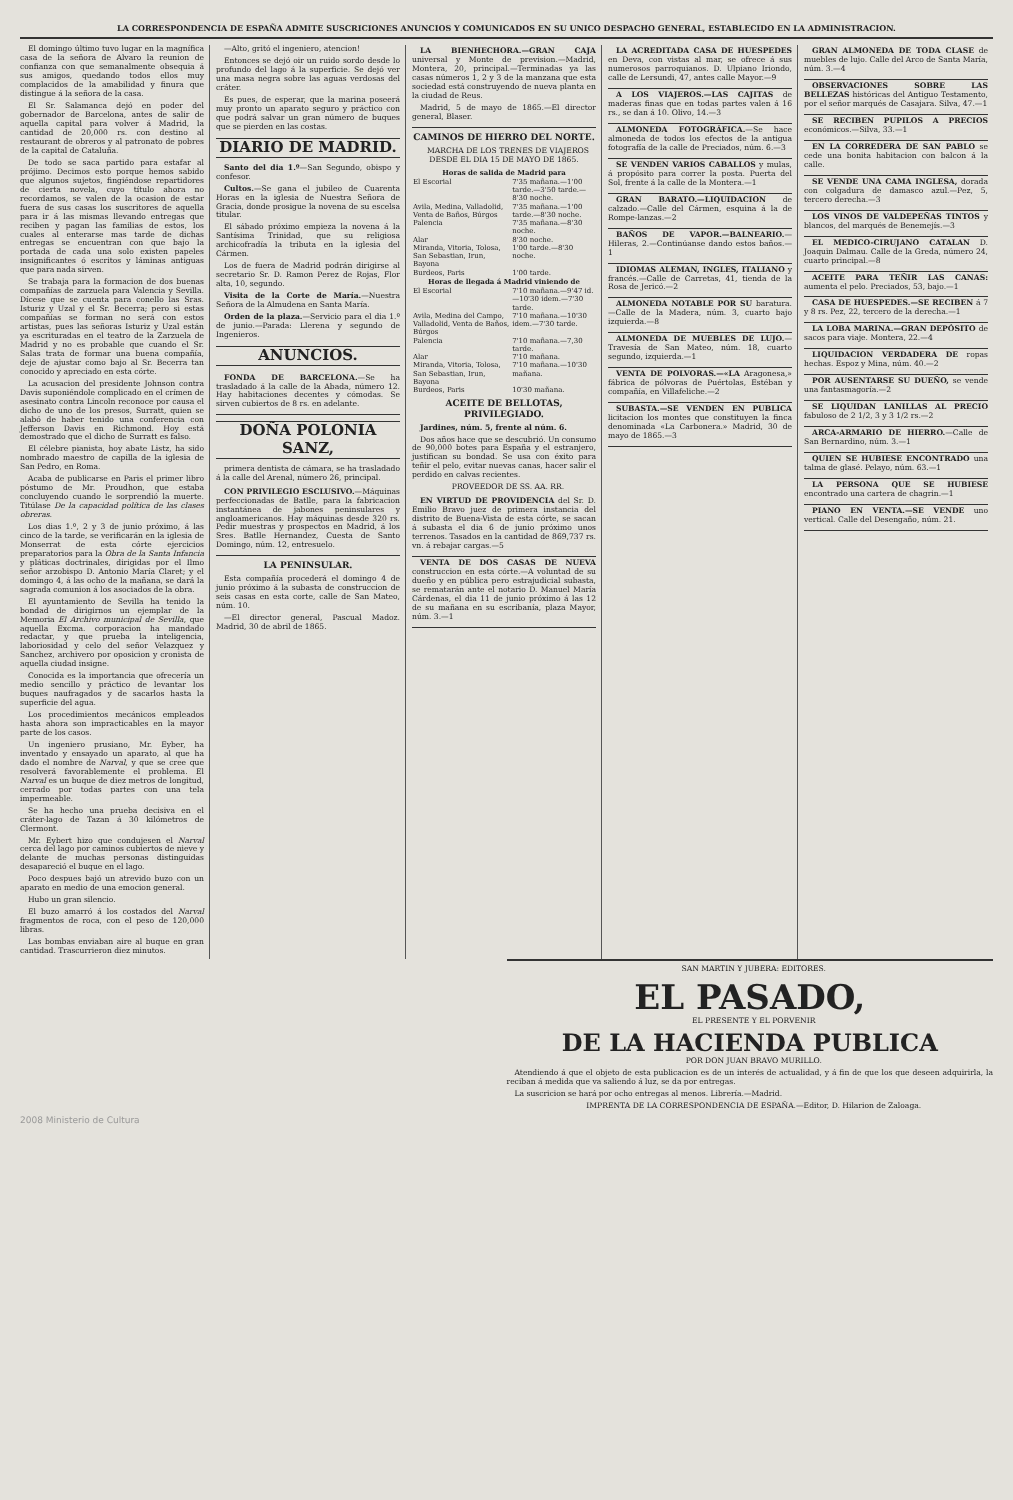LA CORRESPONDENCIA DE ESPAÑA ADMITE SUSCRICIONES ANUNCIOS Y COMUNICADOS EN SU UNICO DESPACHO GENERAL, ESTABLECIDO EN LA ADMINISTRACION.
El domingo último tuvo lugar en la magnífica casa de la señora de Alvaro la reunion de confianza con que semanalmente obsequia á sus amigos, quedando todos ellos muy complacidos de la amabilidad y finura que distingue á la señora de la casa.
El Sr. Salamanca dejó en poder del gobernador de Barcelona, antes de salir de aquella capital para volver á Madrid, la cantidad de 20,000 rs. con destino al restaurant de obreros y al patronato de pobres de la capital de Cataluña.
De todo se saca partido para estafar al prójimo. Decimos esto porque hemos sabido que algunos sujetos, fingiéndose repartidores de cierta novela, cuyo título ahora no recordamos, se valen de la ocasion de estar fuera de sus casas los suscritores de aquella para ir á las mismas llevando entregas que reciben y pagan las familias de estos, los cuales al enterarse mas tarde de dichas entregas se encuentran con que bajo la portada de cada una solo existen papeles insignificantes ó escritos y láminas antiguas que para nada sirven.
Se trabaja para la formacion de dos buenas compañías de zarzuela para Valencia y Sevilla. Dícese que se cuenta para conello las Sras. Isturiz y Uzal y el Sr. Becerra; pero si estas compañías se forman no será con estos artistas, pues las señoras Isturiz y Uzal están ya escrituradas en el teatro de la Zarzuela de Madrid y no es probable que cuando el Sr. Salas trata de formar una buena compañía, deje de ajustar como bajo al Sr. Becerra tan conocido y apreciado en esta córte.
La acusacion del presidente Johnson contra Davis suponiéndole complicado en el crímen de asesinato contra Lincoln reconoce por causa el dicho de uno de los presos, Surratt, quien se alabó de haber tenido una conferencia con Jefferson Davis en Richmond. Hoy está demostrado que el dicho de Surratt es falso.
El célebre pianista, hoy abate Listz, ha sido nombrado maestro de capilla de la iglesia de San Pedro, en Roma.
Acaba de publicarse en Paris el primer libro póstumo de Mr. Proudhon, que estaba concluyendo cuando le sorprendió la muerte. Titúlase De la capacidad política de las clases obreras.
Los dias 1.º, 2 y 3 de junio próximo, á las cinco de la tarde, se verificarán en la iglesia de Monserrat de esta córte ejercicios preparatorios para la Obra de la Santa Infancia y pláticas doctrinales, dirigidas por el Ilmo señor arzobispo D. Antonio María Claret; y el domingo 4, á las ocho de la mañana, se dará la sagrada comunion á los asociados de la obra.
El ayuntamiento de Sevilla ha tenido la bondad de dirigirnos un ejemplar de la Memoria El Archivo municipal de Sevilla, que aquella Excma. corporacion ha mandado redactar, y que prueba la inteligencia, laboriosidad y celo del señor Velazquez y Sanchez, archivero por oposicion y cronista de aquella ciudad insigne.
Conocida es la importancia que ofrecería un medio sencillo y práctico de levantar los buques naufragados y de sacarlos hasta la superficie del agua.
Los procedimientos mecánicos empleados hasta ahora son impracticables en la mayor parte de los casos.
Un ingeniero prusiano, Mr. Eyber, ha inventado y ensayado un aparato, al que ha dado el nombre de Narval, y que se cree que resolverá favorablemente el problema. El Narval es un buque de diez metros de longitud, cerrado por todas partes con una tela impermeable.
Se ha hecho una prueba decisiva en el cráter-lago de Tazan á 30 kilómetros de Clermont.
Mr. Eybert hizo que condujesen el Narval cerca del lago por caminos cubiertos de nieve y delante de muchas personas distinguidas desapareció el buque en el lago.
Poco despues bajó un atrevido buzo con un aparato en medio de una emocion general.
Hubo un gran silencio.
El buzo amarró á los costados del Narval fragmentos de roca, con el peso de 120,000 libras.
Las bombas enviaban aire al buque en gran cantidad. Trascurrieron diez minutos.
—Alto, gritó el ingeniero, atencion!
Entonces se dejó oir un ruido sordo desde lo profundo del lago á la superficie. Se dejó ver una masa negra sobre las aguas verdosas del cráter.
Es pues, de esperar, que la marina poseerá muy pronto un aparato seguro y práctico con que podrá salvar un gran número de buques que se pierden en las costas.
DIARIO DE MADRID.
Santo del dia 1.º—San Segundo, obispo y confesor.
Cultos.—Se gana el jubileo de Cuarenta Horas en la iglesia de Nuestra Señora de Gracia, donde prosigue la novena de su escelsa titular.
El sábado próximo empieza la novena á la Santísima Trinidad, que su religiosa archicofradía la tributa en la iglesia del Cármen.
Los de fuera de Madrid podrán dirigirse al secretario Sr. D. Ramon Perez de Rojas, Flor alta, 10, segundo.
Visita de la Corte de María.—Nuestra Señora de la Almudena en Santa María.
Orden de la plaza.—Servicio para el dia 1.º de junio.—Parada: Llerena y segundo de Ingenieros.
ANUNCIOS.
FONDA DE BARCELONA.—Se ha trasladado á la calle de la Abada, número 12. Hay habitaciones decentes y cómodas. Se sirven cubiertos de 8 rs. en adelante.
DOÑA POLONIA SANZ,
primera dentista de cámara, se ha trasladado á la calle del Arenal, número 26, principal.
CON PRIVILEGIO ESCLUSIVO.—Máquinas perfeccionadas de Batlle, para la fabricacion instantánea de jabones peninsulares y angloamericanos. Hay máquinas desde 320 rs. Pedir muestras y prospectos en Madrid, á los Sres. Batlle Hernandez, Cuesta de Santo Domingo, núm. 12, entresuelo.
LA PENINSULAR.
Esta compañía procederá el domingo 4 de junio próximo á la subasta de construccion de seis casas en esta corte, calle de San Mateo, núm. 10.
—El director general, Pascual Madoz. Madrid, 30 de abril de 1865.
LA BIENHECHORA.—GRAN CAJA universal y Monte de prevision.—Madrid, Montera, 20, principal.—Terminadas ya las casas números 1, 2 y 3 de la manzana que esta sociedad está construyendo de nueva planta en la ciudad de Reus.
Madrid, 5 de mayo de 1865.—El director general, Blaser.
CAMINOS DE HIERRO DEL NORTE.
MARCHA DE LOS TRENES DE VIAJEROS DESDE EL DIA 15 DE MAYO DE 1865.
| Horas de salida de Madrid para | |
| --- | --- |
| El Escorial | 7'35 mañana.—1'00 tarde.—3'50 tarde.—8'30 noche. |
| Avila, Medina, Valladolid, Venta de Baños, Búrgos | 7'35 mañana.—1'00 tarde.—8'30 noche. |
| Palencia | 7'35 mañana.—8'30 noche. |
| Alar | 8'30 noche. |
| Miranda, Vitoria, Tolosa, San Sebastian, Irun, Bayona | 1'00 tarde.—8'30 noche. |
| Burdeos, Paris | 1'00 tarde. |
| Horas de llegada á Madrid viniendo de | |
| El Escorial | 7'10 mañana.—9'47 id.—10'30 idem.—7'30 tarde. |
| Avila, Medina del Campo, Valladolid, Venta de Baños, Búrgos | 7'10 mañana.—10'30 idem.—7'30 tarde. |
| Palencia | 7'10 mañana.—7,30 tarde. |
| Alar | 7'10 mañana. |
| Miranda, Vitoria, Tolosa, San Sebastian, Irun, Bayona | 7'10 mañana.—10'30 mañana. |
| Burdeos, Paris | 10'30 mañana. |
ACEITE DE BELLOTAS, PRIVILEGIADO.
Jardines, núm. 5, frente al núm. 6.
Dos años hace que se descubrió. Un consumo de 90,000 botes para España y el estranjero, justifican su bondad. Se usa con éxito para teñir el pelo, evitar nuevas canas, hacer salir el perdido en calvas recientes.
PROVEEDOR DE SS. AA. RR.
EN VIRTUD DE PROVIDENCIA del Sr. D. Emilio Bravo juez de primera instancia del distrito de Buena-Vista de esta córte, se sacan á subasta el dia 6 de junio próximo unos terrenos. Tasados en la cantidad de 869,737 rs. vn. á rebajar cargas.—5
VENTA DE DOS CASAS DE NUEVA construccion en esta córte.—A voluntad de su dueño y en pública pero estrajudicial subasta, se rematarán ante el notario D. Manuel María Cárdenas, el dia 11 de junio próximo á las 12 de su mañana en su escribanía, plaza Mayor, núm. 3.—1
LA ACREDITADA CASA DE HUESPEDES en Deva, con vistas al mar, se ofrece á sus numerosos parroquianos. D. Ulpiano Iriondo, calle de Lersundi, 47, antes calle Mayor.—9
A LOS VIAJEROS.—LAS CAJITAS de maderas finas que en todas partes valen á 16 rs., se dan á 10. Olivo, 14.—3
ALMONEDA FOTOGRÁFICA.—Se hace almoneda de todos los efectos de la antigua fotografía de la calle de Preciados, núm. 6.—3
SE VENDEN VARIOS CABALLOS y mulas, á propósito para correr la posta. Puerta del Sol, frente á la calle de la Montera.—1
GRAN BARATO.—LIQUIDACION de calzado.—Calle del Cármen, esquina á la de Rompe-lanzas.—2
BAÑOS DE VAPOR.—BALNEARIO.—Hileras, 2.—Continúanse dando estos baños.—1
IDIOMAS ALEMAN, INGLES, ITALIANO y francés.—Calle de Carretas, 41, tienda de la Rosa de Jericó.—2
ALMONEDA NOTABLE POR SU baratura.—Calle de la Madera, núm. 3, cuarto bajo izquierda.—8
ALMONEDA DE MUEBLES DE LUJO.—Travesía de San Mateo, núm. 18, cuarto segundo, izquierda.—1
VENTA DE POLVORAS.—«LA Aragonesa,» fábrica de pólvoras de Puértolas, Estéban y compañía, en Villafeliche.—2
SUBASTA.—SE VENDEN EN PUBLICA licitacion los montes que constituyen la finca denominada «La Carbonera.» Madrid, 30 de mayo de 1865.—3
GRAN ALMONEDA DE TODA CLASE de muebles de lujo. Calle del Arco de Santa María, núm. 3.—4
OBSERVACIONES SOBRE LAS BELLEZAS históricas del Antiguo Testamento, por el señor marqués de Casajara. Silva, 47.—1
SE RECIBEN PUPILOS A PRECIOS económicos.—Silva, 33.—1
EN LA CORREDERA DE SAN PABLO se cede una bonita habitacion con balcon á la calle.
SE VENDE UNA CAMA INGLESA, dorada con colgadura de damasco azul.—Pez, 5, tercero derecha.—3
LOS VINOS DE VALDEPEÑAS TINTOS y blancos, del marqués de Benemejís.—3
EL MEDICO-CIRUJANO CATALAN D. Joaquin Dalmau. Calle de la Greda, número 24, cuarto principal.—8
ACEITE PARA TEÑIR LAS CANAS: aumenta el pelo. Preciados, 53, bajo.—1
CASA DE HUESPEDES.—SE RECIBEN á 7 y 8 rs. Pez, 22, tercero de la derecha.—1
LA LOBA MARINA.—GRAN DEPÓSITO de sacos para viaje. Montera, 22.—4
LIQUIDACION VERDADERA DE ropas hechas. Espoz y Mina, núm. 40.—2
POR AUSENTARSE SU DUEÑO, se vende una fantasmagoría.—2
SE LIQUIDAN LANILLAS AL PRECIO fabuloso de 2 1/2, 3 y 3 1/2 rs.—2
ARCA-ARMARIO DE HIERRO.—Calle de San Bernardino, núm. 3.—1
QUIEN SE HUBIESE ENCONTRADO una talma de glasé. Pelayo, núm. 63.—1
LA PERSONA QUE SE HUBIESE encontrado una cartera de chagrin.—1
PIANO EN VENTA.—SE VENDE uno vertical. Calle del Desengaño, núm. 21.
SAN MARTIN Y JUBERA: EDITORES.
EL PASADO,
EL PRESENTE Y EL PORVENIR
DE LA HACIENDA PUBLICA
POR DON JUAN BRAVO MURILLO.
Atendiendo á que el objeto de esta publicacion es de un interés de actualidad, y á fin de que los que deseen adquirirla, la reciban á medida que va saliendo á luz, se da por entregas.
La suscricion se hará por ocho entregas al menos. Librería.—Madrid.
IMPRENTA DE LA CORRESPONDENCIA DE ESPAÑA.—Editor, D. Hilarion de Zaloaga.
2008 Ministerio de Cultura